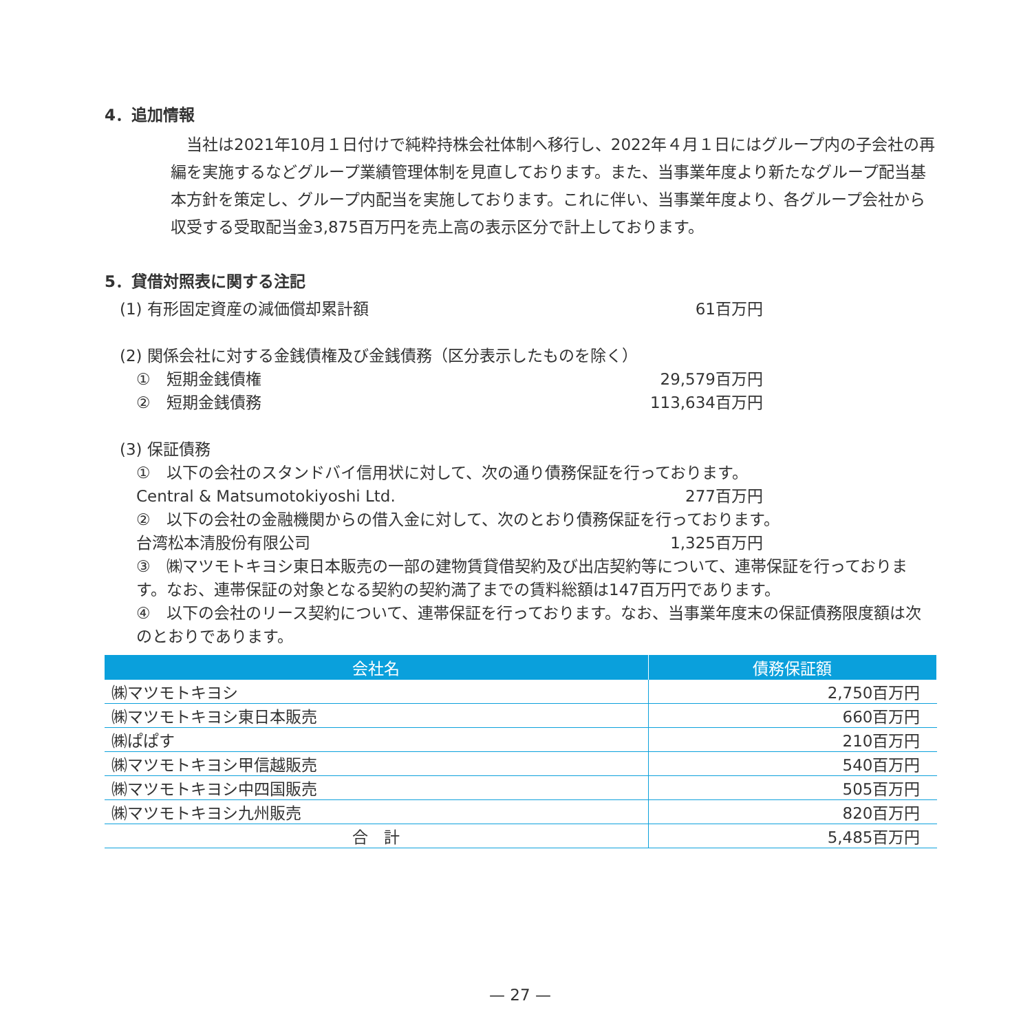4．追加情報
　当社は2021年10月１日付けで純粋持株会社体制へ移行し、2022年４月１日にはグループ内の子会社の再編を実施するなどグループ業績管理体制を見直しております。また、当事業年度より新たなグループ配当基本方針を策定し、グループ内配当を実施しております。これに伴い、当事業年度より、各グループ会社から収受する受取配当金3,875百万円を売上高の表示区分で計上しております。
5．貸借対照表に関する注記
(1) 有形固定資産の減価償却累計額 61百万円
(2) 関係会社に対する金銭債権及び金銭債務（区分表示したものを除く）
①　短期金銭債権 29,579百万円
②　短期金銭債務 113,634百万円
(3) 保証債務
①　以下の会社のスタンドバイ信用状に対して、次の通り債務保証を行っております。
Central & Matsumotokiyoshi Ltd. 277百万円
②　以下の会社の金融機関からの借入金に対して、次のとおり債務保証を行っております。
台湾松本清股份有限公司 1,325百万円
③　㈱マツモトキヨシ東日本販売の一部の建物賃貸借契約及び出店契約等について、連帯保証を行っております。なお、連帯保証の対象となる契約の契約満了までの賃料総額は147百万円であります。
④　以下の会社のリース契約について、連帯保証を行っております。なお、当事業年度末の保証債務限度額は次のとおりであります。
| 会社名 | 債務保証額 |
| --- | --- |
| ㈱マツモトキヨシ | 2,750百万円 |
| ㈱マツモトキヨシ東日本販売 | 660百万円 |
| ㈱ぱぱす | 210百万円 |
| ㈱マツモトキヨシ甲信越販売 | 540百万円 |
| ㈱マツモトキヨシ中四国販売 | 505百万円 |
| ㈱マツモトキヨシ九州販売 | 820百万円 |
| 合 計 | 5,485百万円 |
— 27 —